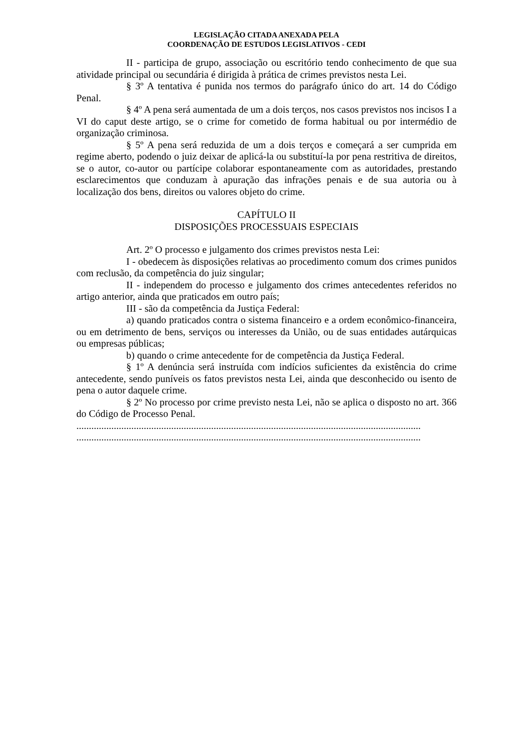LEGISLAÇÃO CITADA ANEXADA PELA
COORDENAÇÃO DE ESTUDOS LEGISLATIVOS - CEDI
II - participa de grupo, associação ou escritório tendo conhecimento de que sua atividade principal ou secundária é dirigida à prática de crimes previstos nesta Lei.
§ 3º A tentativa é punida nos termos do parágrafo único do art. 14 do Código Penal.
§ 4º A pena será aumentada de um a dois terços, nos casos previstos nos incisos I a VI do caput deste artigo, se o crime for cometido de forma habitual ou por intermédio de organização criminosa.
§ 5º A pena será reduzida de um a dois terços e começará a ser cumprida em regime aberto, podendo o juiz deixar de aplicá-la ou substituí-la por pena restritiva de direitos, se o autor, co-autor ou partícipe colaborar espontaneamente com as autoridades, prestando esclarecimentos que conduzam à apuração das infrações penais e de sua autoria ou à localização dos bens, direitos ou valores objeto do crime.
CAPÍTULO II
DISPOSIÇÕES PROCESSUAIS ESPECIAIS
Art. 2º O processo e julgamento dos crimes previstos nesta Lei:
I - obedecem às disposições relativas ao procedimento comum dos crimes punidos com reclusão, da competência do juiz singular;
II - independem do processo e julgamento dos crimes antecedentes referidos no artigo anterior, ainda que praticados em outro país;
III - são da competência da Justiça Federal:
a) quando praticados contra o sistema financeiro e a ordem econômico-financeira, ou em detrimento de bens, serviços ou interesses da União, ou de suas entidades autárquicas ou empresas públicas;
b) quando o crime antecedente for de competência da Justiça Federal.
§ 1º A denúncia será instruída com indícios suficientes da existência do crime antecedente, sendo puníveis os fatos previstos nesta Lei, ainda que desconhecido ou isento de pena o autor daquele crime.
§ 2º No processo por crime previsto nesta Lei, não se aplica o disposto no art. 366 do Código de Processo Penal.
..........................................................................................................................................
..........................................................................................................................................